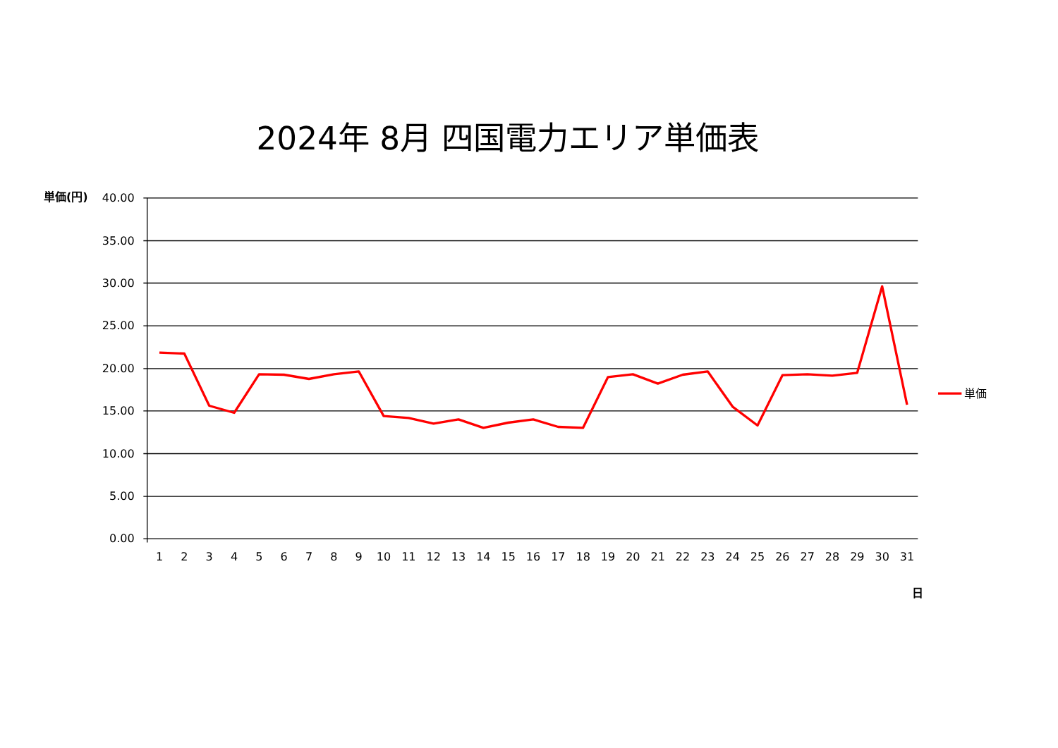2024年 8月 四国電力エリア単価表
単価(円)
40.00
35.00
30.00
25.00
20.00
15.00
10.00
5.00
0.00
1
2
3
4
5
6
7
8
9
10
11
12
13
14
15
16
17
18
19
20
21
22
23
24
25
26
27
28
29
30
31
単価
日